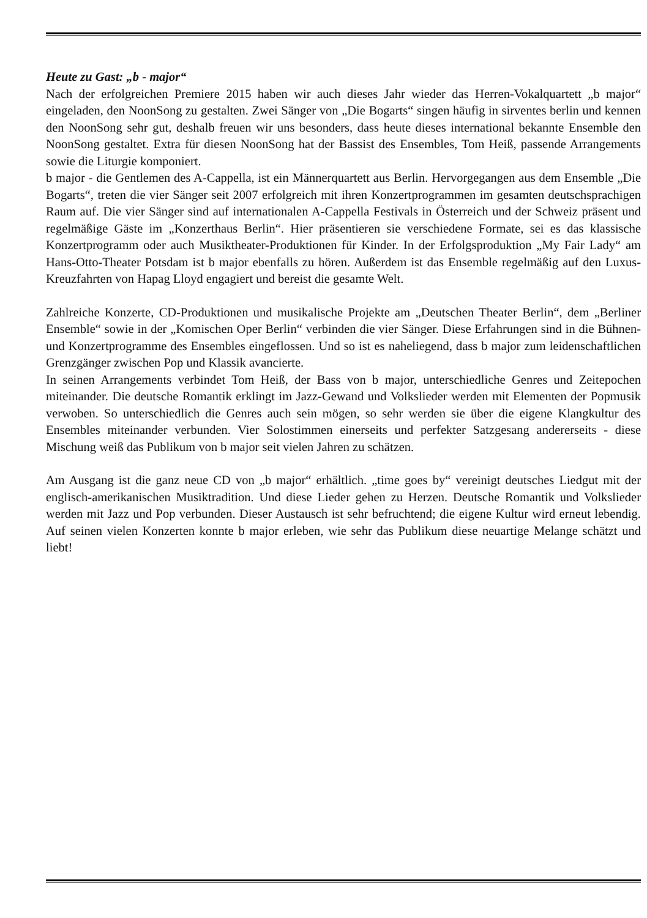Heute zu Gast: „b - major“
Nach der erfolgreichen Premiere 2015 haben wir auch dieses Jahr wieder das Herren-Vokalquartett „b major“ eingeladen, den NoonSong zu gestalten. Zwei Sänger von „Die Bogarts“ singen häufig in sirventes berlin und kennen den NoonSong sehr gut, deshalb freuen wir uns besonders, dass heute dieses international bekannte Ensemble den NoonSong gestaltet. Extra für diesen NoonSong hat der Bassist des Ensembles, Tom Heiß, passende Arrangements sowie die Liturgie komponiert.
b major - die Gentlemen des A-Cappella, ist ein Männerquartett aus Berlin. Hervorgegangen aus dem Ensemble „Die Bogarts“, treten die vier Sänger seit 2007 erfolgreich mit ihren Konzertprogrammen im gesamten deutschsprachigen Raum auf. Die vier Sänger sind auf internationalen A-Cappella Festivals in Österreich und der Schweiz präsent und regelmäßige Gäste im „Konzerthaus Berlin“. Hier präsentieren sie verschiedene Formate, sei es das klassische Konzertprogramm oder auch Musiktheater-Produktionen für Kinder. In der Erfolgsproduktion „My Fair Lady“ am Hans-Otto-Theater Potsdam ist b major ebenfalls zu hören. Außerdem ist das Ensemble regelmäßig auf den Luxus-Kreuzfahrten von Hapag Lloyd engagiert und bereist die gesamte Welt.
Zahlreiche Konzerte, CD-Produktionen und musikalische Projekte am „Deutschen Theater Berlin“, dem „Berliner Ensemble“ sowie in der „Komischen Oper Berlin“ verbinden die vier Sänger. Diese Erfahrungen sind in die Bühnen- und Konzertprogramme des Ensembles eingeflossen. Und so ist es naheliegend, dass b major zum leidenschaftlichen Grenzgänger zwischen Pop und Klassik avancierte.
In seinen Arrangements verbindet Tom Heiß, der Bass von b major, unterschiedliche Genres und Zeitepochen miteinander. Die deutsche Romantik erklingt im Jazz-Gewand und Volkslieder werden mit Elementen der Popmusik verwoben. So unterschiedlich die Genres auch sein mögen, so sehr werden sie über die eigene Klangkultur des Ensembles miteinander verbunden. Vier Solostimmen einerseits und perfekter Satzgesang andererseits - diese Mischung weiß das Publikum von b major seit vielen Jahren zu schätzen.
Am Ausgang ist die ganz neue CD von „b major“ erhältlich. „time goes by“ vereinigt deutsches Liedgut mit der englisch-amerikanischen Musiktradition. Und diese Lieder gehen zu Herzen. Deutsche Romantik und Volkslieder werden mit Jazz und Pop verbunden. Dieser Austausch ist sehr befruchtend; die eigene Kultur wird erneut lebendig. Auf seinen vielen Konzerten konnte b major erleben, wie sehr das Publikum diese neuartige Melange schätzt und liebt!